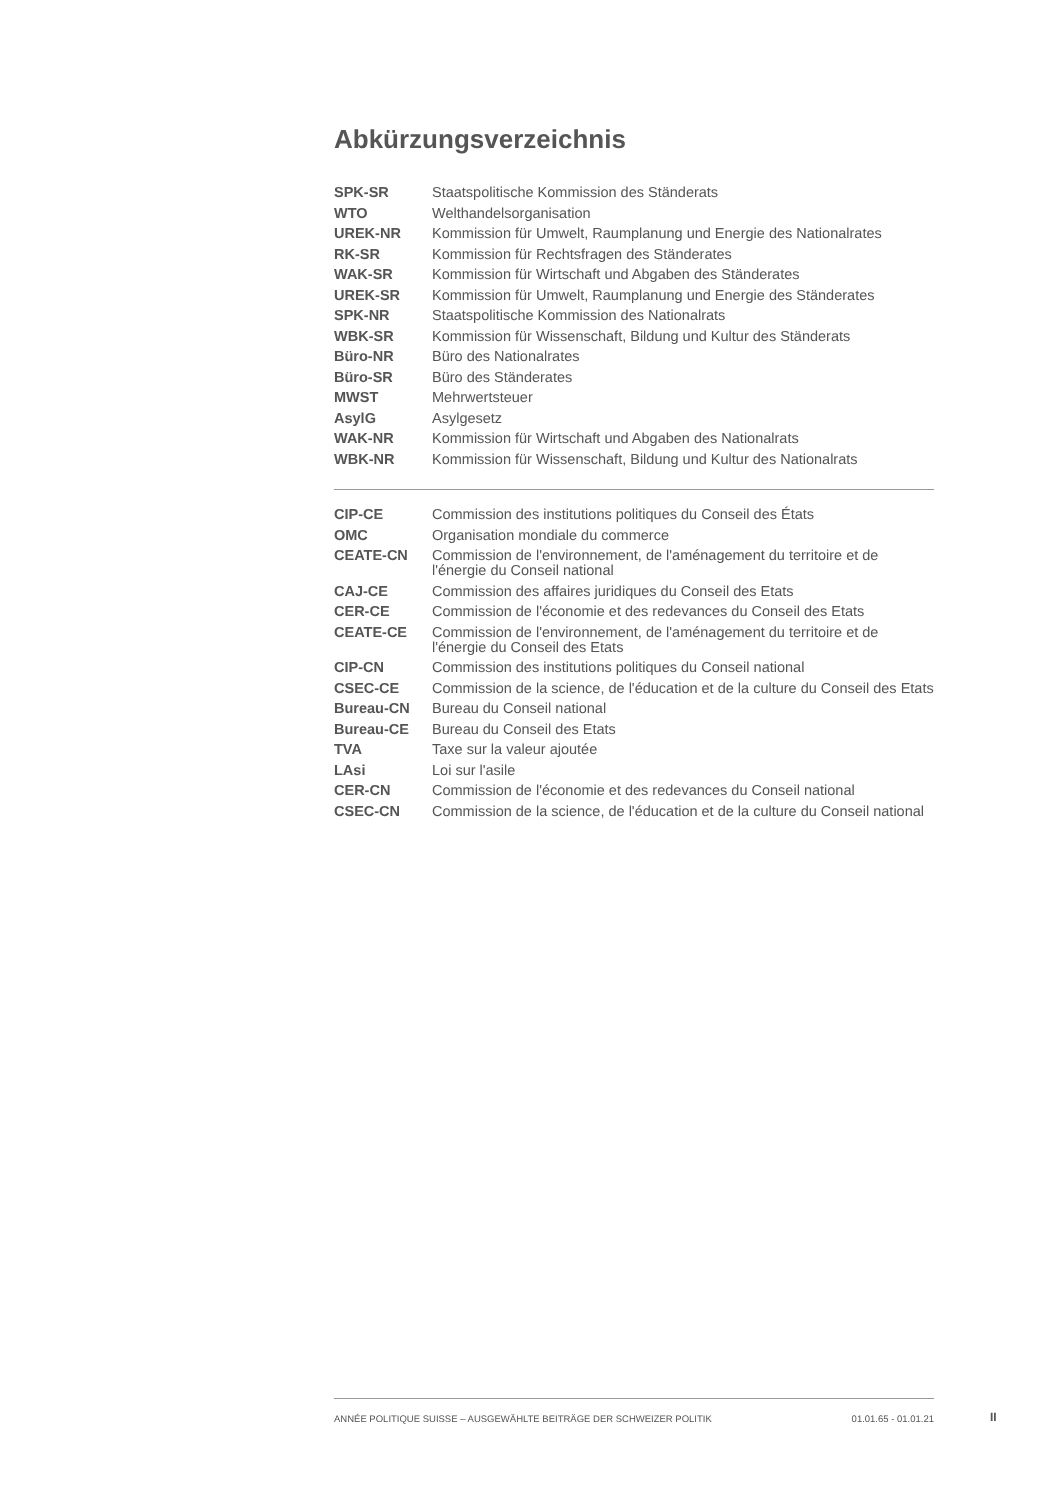Abkürzungsverzeichnis
| SPK-SR | Staatspolitische Kommission des Ständerats |
| WTO | Welthandelsorganisation |
| UREK-NR | Kommission für Umwelt, Raumplanung und Energie des Nationalrates |
| RK-SR | Kommission für Rechtsfragen des Ständerates |
| WAK-SR | Kommission für Wirtschaft und Abgaben des Ständerates |
| UREK-SR | Kommission für Umwelt, Raumplanung und Energie des Ständerates |
| SPK-NR | Staatspolitische Kommission des Nationalrats |
| WBK-SR | Kommission für Wissenschaft, Bildung und Kultur des Ständerats |
| Büro-NR | Büro des Nationalrates |
| Büro-SR | Büro des Ständerates |
| MWST | Mehrwertsteuer |
| AsylG | Asylgesetz |
| WAK-NR | Kommission für Wirtschaft und Abgaben des Nationalrats |
| WBK-NR | Kommission für Wissenschaft, Bildung und Kultur des Nationalrats |
| CIP-CE | Commission des institutions politiques du Conseil des États |
| OMC | Organisation mondiale du commerce |
| CEATE-CN | Commission de l'environnement, de l'aménagement du territoire et de l'énergie du Conseil national |
| CAJ-CE | Commission des affaires juridiques du Conseil des Etats |
| CER-CE | Commission de l'économie et des redevances du Conseil des Etats |
| CEATE-CE | Commission de l'environnement, de l'aménagement du territoire et de l'énergie du Conseil des Etats |
| CIP-CN | Commission des institutions politiques du Conseil national |
| CSEC-CE | Commission de la science, de l'éducation et de la culture du Conseil des Etats |
| Bureau-CN | Bureau du Conseil national |
| Bureau-CE | Bureau du Conseil des Etats |
| TVA | Taxe sur la valeur ajoutée |
| LAsi | Loi sur l'asile |
| CER-CN | Commission de l'économie et des redevances du Conseil national |
| CSEC-CN | Commission de la science, de l'éducation et de la culture du Conseil national |
ANNÉE POLITIQUE SUISSE – AUSGEWÄHLTE BEITRÄGE DER SCHWEIZER POLITIK 01.01.65 - 01.01.21
II